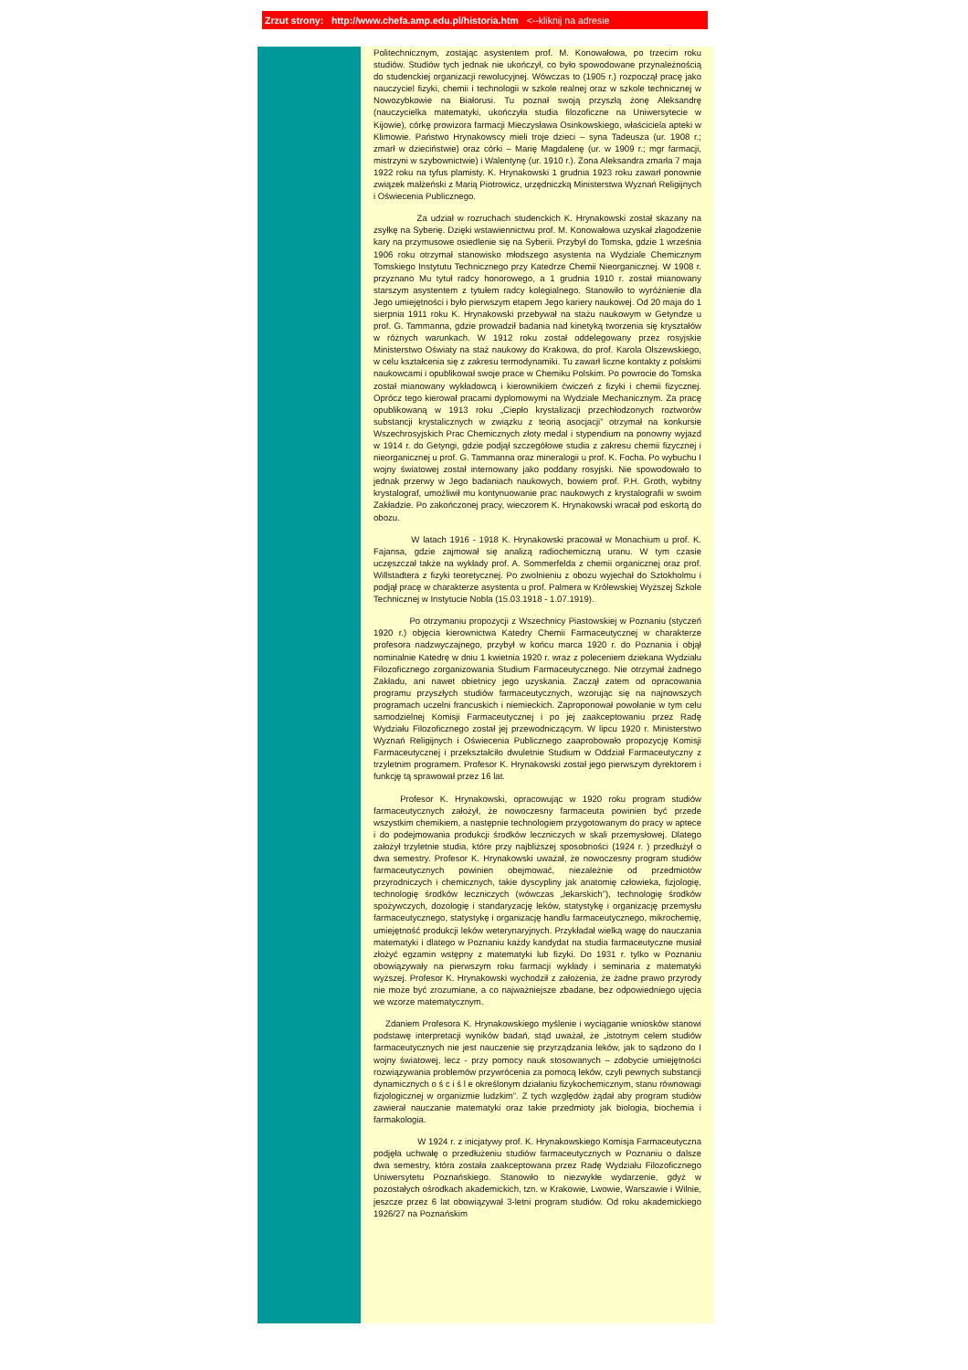Zrzut strony: http://www.chefa.amp.edu.pl/historia.htm <--kliknij na adresie
Politechnicznym, zostając asystentem prof. M. Konowałowa, po trzecim roku studiów. Studiów tych jednak nie ukończył, co było spowodowane przynależnością do studenckiej organizacji rewolucyjnej. Wówczas to (1905 r.) rozpoczął pracę jako nauczyciel fizyki, chemii i technologii w szkole realnej oraz w szkole technicznej w Nowozybkowie na Białorusi. Tu poznał swoją przyszłą żonę Aleksandrę (nauczycielka matematyki, ukończyła studia filozoficzne na Uniwersytecie w Kijowie), córkę prowizora farmacji Mieczysława Osinkowskiego, właściciela apteki w Klimowie. Państwo Hrynakowscy mieli troje dzieci – syna Tadeusza (ur. 1908 r.; zmarł w dzieciństwie) oraz córki – Marię Magdalenę (ur. w 1909 r.; mgr farmacji, mistrzyni w szybownictwie) i Walentynę (ur. 1910 r.). Żona Aleksandra zmarła 7 maja 1922 roku na tyfus plamisty. K. Hrynakowski 1 grudnia 1923 roku zawarł ponownie związek małżeński z Marią Piotrowicz, urzędniczką Ministerstwa Wyznań Religijnych i Oświecenia Publicznego.
Za udział w rozruchach studenckich K. Hrynakowski został skazany na zsyłkę na Syberię. Dzięki wstawiennictwu prof. M. Konowałowa uzyskał złagodzenie kary na przymusowe osiedlenie się na Syberii. Przybył do Tomska, gdzie 1 września 1906 roku otrzymał stanowisko młodszego asystenta na Wydziale Chemicznym Tomskiego Instytutu Technicznego przy Katedrze Chemii Nieorganicznej. W 1908 r. przyznano Mu tytuł radcy honorowego, a 1 grudnia 1910 r. został mianowany starszym asystentem z tytułem radcy kolegialnego. Stanowiło to wyróżnienie dla Jego umiejętności i było pierwszym etapem Jego kariery naukowej. Od 20 maja do 1 sierpnia 1911 roku K. Hrynakowski przebywał na stażu naukowym w Getyndze u prof. G. Tammanna, gdzie prowadził badania nad kinetyką tworzenia się kryształów w różnych warunkach. W 1912 roku został oddelegowany przez rosyjskie Ministerstwo Oświaty na staż naukowy do Krakowa, do prof. Karola Olszewskiego, w celu kształcenia się z zakresu termodynamiki. Tu zawarł liczne kontakty z polskimi naukowcami i opublikował swoje prace w Chemiku Polskim. Po powrocie do Tomska został mianowany wykładowcą i kierownikiem ćwiczeń z fizyki i chemii fizycznej. Oprócz tego kierował pracami dyplomowymi na Wydziale Mechanicznym. Za pracę opublikowaną w 1913 roku „Ciepło krystalizacji przechłodzonych roztworów substancji krystalicznych w związku z teorią asocjacji” otrzymał na konkursie Wszechrosyjskich Prac Chemicznych złoty medal i stypendium na ponowny wyjazd w 1914 r. do Getyngi, gdzie podjął szczegółowe studia z zakresu chemii fizycznej i nieorganicznej u prof. G. Tammanna oraz mineralogii u prof. K. Focha. Po wybuchu I wojny światowej został internowany jako poddany rosyjski. Nie spowodowało to jednak przerwy w Jego badaniach naukowych, bowiem prof. P.H. Groth, wybitny krystalograf, umożliwił mu kontynuowanie prac naukowych z krystalografii w swoim Zakładzie. Po zakończonej pracy, wieczorem K. Hrynakowski wracał pod eskortą do obozu.
W latach 1916 - 1918 K. Hrynakowski pracował w Monachium u prof. K. Fajansa, gdzie zajmował się analizą radiochemiczną uranu. W tym czasie uczęszczał także na wykłady prof. A. Sommerfelda z chemii organicznej oraz prof. Willstadtera z fizyki teoretycznej. Po zwolnieniu z obozu wyjechał do Sztokholmu i podjął pracę w charakterze asystenta u prof. Palmera w Królewskiej Wyższej Szkole Technicznej w Instytucie Nobla (15.03.1918 - 1.07.1919).
Po otrzymaniu propozycji z Wszechnicy Piastowskiej w Poznaniu (styczeń 1920 r.) objęcia kierownictwa Katedry Chemii Farmaceutycznej w charakterze profesora nadzwyczajnego, przybył w końcu marca 1920 r. do Poznania i objął nominalnie Katedrę w dniu 1 kwietnia 1920 r. wraz z poleceniem dziekana Wydziału Filozoficznego zorganizowania Studium Farmaceutycznego. Nie otrzymał żadnego Zakładu, ani nawet obietnicy jego uzyskania. Zaczął zatem od opracowania programu przyszłych studiów farmaceutycznych, wzorując się na najnowszych programach uczelni francuskich i niemieckich. Zaproponował powołanie w tym celu samodzielnej Komisji Farmaceutycznej i po jej zaakceptowaniu przez Radę Wydziału Filozoficznego został jej przewodniczącym. W lipcu 1920 r. Ministerstwo Wyznań Religijnych i Oświecenia Publicznego zaaprobowało propozycję Komisji Farmaceutycznej i przekształciło dwuletnie Studium w Oddział Farmaceutyczny z trzyletnim programem. Profesor K. Hrynakowski został jego pierwszym dyrektorem i funkcję tą sprawował przez 16 lat.
Profesor K. Hrynakowski, opracowując w 1920 roku program studiów farmaceutycznych założył, że nowoczesny farmaceuta powinien być przede wszystkim chemikiem, a następnie technologiem przygotowanym do pracy w aptece i do podejmowania produkcji środków leczniczych w skali przemysłowej. Dlatego założył trzyletnie studia, które przy najbliższej sposobności (1924 r. ) przedłużył o dwa semestry. Profesor K. Hrynakowski uważał, że nowoczesny program studiów farmaceutycznych powinien obejmować, niezależnie od przedmiotów przyrodniczych i chemicznych, takie dyscypliny jak anatomię człowieka, fizjologię, technologię środków leczniczych (wówczas „lekarskich”), technologię środków spożywczych, dozologię i standaryzację leków, statystykę i organizację przemysłu farmaceutycznego, statystykę i organizację handlu farmaceutycznego, mikrochemię, umiejętność produkcji leków weterynaryjnych. Przykładał wielką wagę do nauczania matematyki i dlatego w Poznaniu każdy kandydat na studia farmaceutyczne musiał złożyć egzamin wstępny z matematyki lub fizyki. Do 1931 r. tylko w Poznaniu obowiązywały na pierwszym roku farmacji wykłady i seminaria z matematyki wyższej. Profesor K. Hrynakowski wychodził z założenia, że żadne prawo przyrody nie może być zrozumiane, a co najważniejsze zbadane, bez odpowiedniego ujęcia we wzorze matematycznym.
Zdaniem Profesora K. Hrynakowskiego myślenie i wyciąganie wniosków stanowi podstawę interpretacji wyników badań, stąd uważał, że „istotnym celem studiów farmaceutycznych nie jest nauczenie się przyrządzania leków, jak to sądzono do I wojny światowej, lecz - przy pomocy nauk stosowanych – zdobycie umiejętności rozwiązywania problemów przywrócenia za pomocą leków, czyli pewnych substancji dynamicznych o ś c i ś l e określonym działaniu fizykochemicznym, stanu równowagi fizjologicznej w organizmie ludzkim”. Z tych względów żądał aby program studiów zawierał nauczanie matematyki oraz takie przedmioty jak biologia, biochemia i farmakologia.
W 1924 r. z inicjatywy prof. K. Hrynakowskiego Komisja Farmaceutyczna podjęła uchwałę o przedłużeniu studiów farmaceutycznych w Poznaniu o dalsze dwa semestry, która została zaakceptowana przez Radę Wydziału Filozoficznego Uniwersytetu Poznańskiego. Stanowiło to niezwykłe wydarzenie, gdyż w pozostałych ośrodkach akademickich, tzn. w Krakowie, Lwowie, Warszawie i Wilnie, jeszcze przez 6 lat obowiązywał 3-letni program studiów. Od roku akademickiego 1926/27 na Poznańskim